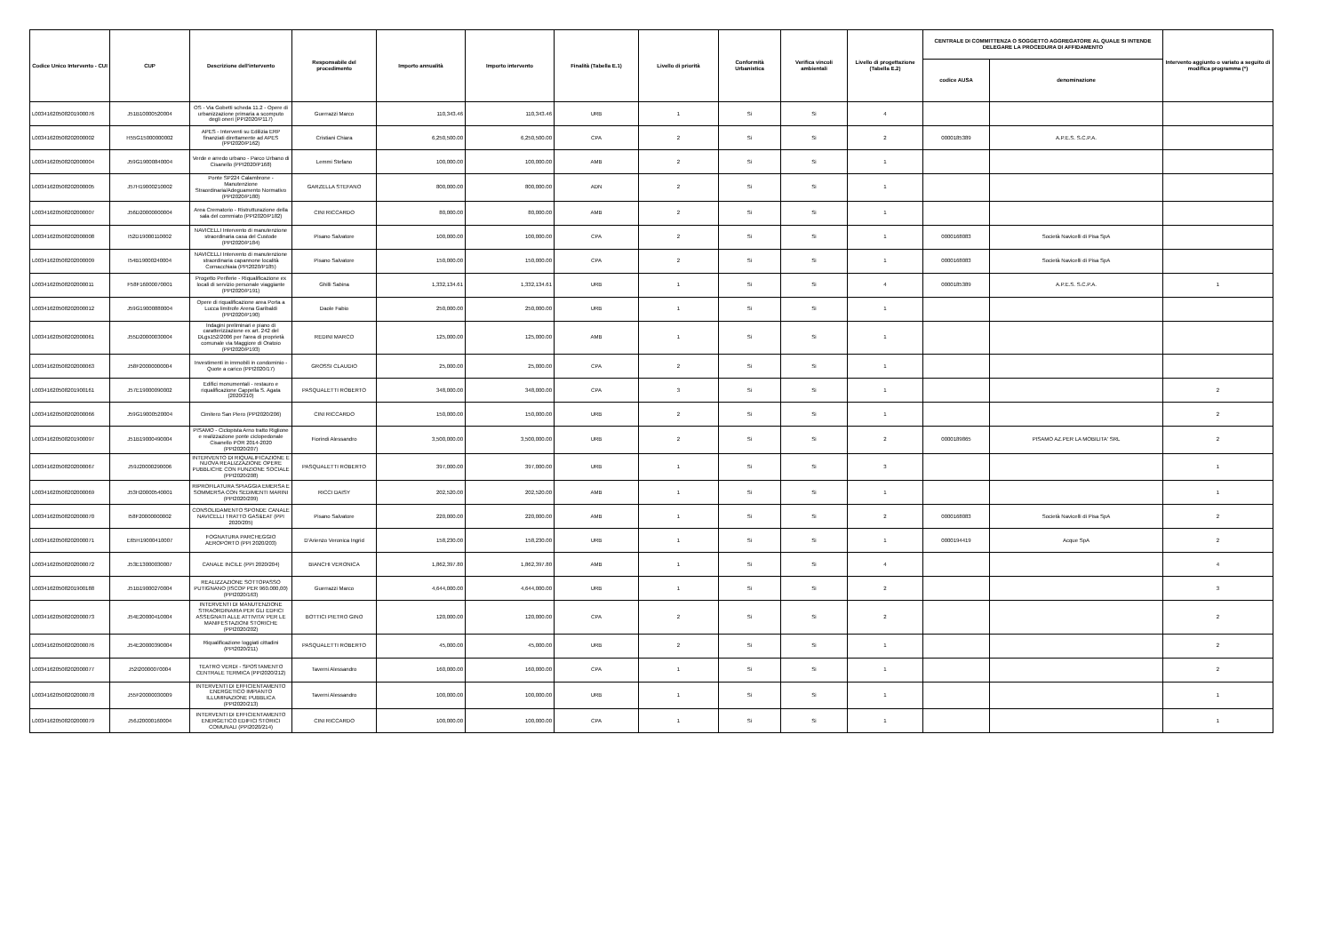| Codice Unico Intervento - CUI | CUP | Descrizione dell'intervento | Responsabile del procedimento | Importo annualità | Importo intervento | Finalità (Tabella E.1) | Livello di priorità | Conformità Urbanistica | Verifica vincoli ambientali | Livello di progettazione (Tabella E.2) | CENTRALE DI COMMITTENZA O SOGGETTO AGGREGATORE AL QUALE SI INTENDE DELEGARE LA PROCEDURA DI AFFIDAMENTO | | Intervento aggiunto o variato a seguito di modifica programma (*) |
| --- | --- | --- | --- | --- | --- | --- | --- | --- | --- | --- | --- | --- | --- |
| | | | | | | | | | | | codice AUSA | denominazione | |
| L00341620508201900076 | J51B10000520004 | OS - Via Gobetti scheda 11.2 - Opere di urbanizzazione primaria a scomputo degli oneri (PPI2020/P117) | Guerrazzi Marco | 110,343.46 | 110,343.46 | URB | 1 | Si | Si | 4 | | | |
| L00341620508202000002 | H55G15000000002 | APES - Interventi su Edilizia ERP finanziati direttamente ad APES (PPI2020/P162) | Cristiani Chiara | 6,250,500.00 | 6,250,500.00 | CPA | 2 | Si | Si | 2 | 0000185389 | A.P.E.S. S.C.P.A. | |
| L00341620508202000004 | J59G19000840004 | Verde e arredo urbano - Parco Urbano di Cisanello (PPI2020/P168) | Lemmi Stefano | 100,000.00 | 100,000.00 | AMB | 2 | Si | Si | 1 | | | |
| L00341620508202000005 | J57H19000210002 | Ponte SP224 Calambrone - Manutenzione Straordinaria/Adeguamento Normativo (PPI2020/P180) | GARZELLA STEFANO | 800,000.00 | 800,000.00 | ADN | 2 | Si | Si | 1 | | | |
| L00341620508202000007 | J56D20000000004 | Area Crematorio - Ristrutturazione della sala del commiato (PPI2020/P182) | CINI RICCARDO | 80,000.00 | 80,000.00 | AMB | 2 | Si | Si | 1 | | | |
| L00341620508202000008 | I52D19000110002 | NAVICELLI Intervento di manutenzione straordinaria casa del Custode (PPI2020/P184) | Pisano Salvatore | 100,000.00 | 100,000.00 | CPA | 2 | Si | Si | 1 | 0000168083 | Società Navicelli di Pisa SpA | |
| L00341620508202000009 | I54B19000240004 | NAVICELLI Intervento di manutenzione straordinaria capannone località Cornacchiaia (PPI2020/P185) | Pisano Salvatore | 150,000.00 | 150,000.00 | CPA | 2 | Si | Si | 1 | 0000168083 | Società Navicelli di Pisa SpA | |
| L00341620508202000011 | F58F16000070001 | Progetto Periferie - Riqualificazione ex locali di servizio personale viaggiante (PPI2020/P191) | Ghilli Sabina | 1,332,134.61 | 1,332,134.61 | URB | 1 | Si | Si | 4 | 0000185389 | A.P.E.S. S.C.P.A. | 1 |
| L00341620508202000012 | J59G19000880004 | Opere di riqualificazione area Porta a Lucca limitrofe Arena Garibaldi (PPI2020/P190) | Daole Fabio | 250,000.00 | 250,000.00 | URB | 1 | Si | Si | 1 | | | |
| L00341620508202000061 | J55D20000030004 | Indagini preliminari e piano di caratterizzazione ex art. 242 del DLgs152/2006 per l'area di proprietà comunale via Maggiore di Oratoio (PPI2020/P193) | REDINI MARCO | 125,000.00 | 125,000.00 | AMB | 1 | Si | Si | 1 | | | |
| L00341620508202000063 | J58F20000000004 | Investimenti in immobili in condominio - Quote a carico (PPI2020/17) | GROSSI CLAUDIO | 25,000.00 | 25,000.00 | CPA | 2 | Si | Si | 1 | | | |
| L00341620508201900161 | J57E19000090002 | Edifici monumentali - restauro e riqualificazione Cappella S. Agata (2020/210) | PASQUALETTI ROBERTO | 348,000.00 | 348,000.00 | CPA | 3 | Si | Si | 1 | | | 2 |
| L00341620508202000066 | J59G19000520004 | Cimitero San Piero (PPI2020/206) | CINI RICCARDO | 150,000.00 | 150,000.00 | URB | 2 | Si | Si | 1 | | | 2 |
| L00341620508201900097 | J51B19000490004 | PISAMO - Ciclopista Arno tratto Riglione e realizzazione ponte ciclopedonale Cisanello POR 2014-2020 (PPI2020/207) | Fiorindi Alessandro | 3,500,000.00 | 3,500,000.00 | URB | 2 | Si | Si | 2 | 0000189865 | PISAMO AZ.PER LA MOBILITA' SRL | 2 |
| L00341620508202000067 | J59J20000290006 | INTERVENTO DI RIQUALIFICAZIONE E NUOVA REALIZZAZIONE OPERE PUBBLICHE CON FUNZIONE SOCIALE (PPI2020/208) | PASQUALETTI ROBERTO | 397,000.00 | 397,000.00 | URB | 1 | Si | Si | 3 | | | 1 |
| L00341620508202000069 | J53H20000540001 | RIPROFILATURA SPIAGGIA EMERSA E SOMMERSA CON SEDIMENTI MARINI (PPI2020/209) | RICCI DAISY | 202,520.00 | 202,520.00 | AMB | 1 | Si | Si | 1 | | | 1 |
| L00341620508202000070 | I58F20000000002 | CONSOLIDAMENTO SPONDE CANALE NAVICELLI TRATTO GAS&EAT (PPI 2020/205) | Pisano Salvatore | 220,000.00 | 220,000.00 | AMB | 1 | Si | Si | 2 | 0000168083 | Società Navicelli di Pisa SpA | 2 |
| L00341620508202000071 | E65H19000410007 | FOGNATURA PARCHEGGIO AEROPORTO (PPI 2020/203) | D'Arienzo Veronica Ingrid | 158,230.00 | 158,230.00 | URB | 1 | Si | Si | 1 | 0000194419 | Acque SpA | 2 |
| L00341620508202000072 | J53E13000030007 | CANALE INCILE (PPI 2020/204) | BIANCHI VERONICA | 1,862,397.80 | 1,862,397.80 | AMB | 1 | Si | Si | 4 | | | 4 |
| L00341620508201900188 | J51B19000270004 | REALIZZAZIONE SOTTOPASSO PUTIGNANO (ISCOP PER 960.000,00) (PPI2020/163) | Guerrazzi Marco | 4,644,000.00 | 4,644,000.00 | URB | 1 | Si | Si | 2 | | | 3 |
| L00341620508202000073 | J54E20000410004 | INTERVENTI DI MANUTENZIONE STRAORDINARIA PER GLI EDFICI ASSEGNATI ALLE ATTIVITA' PER LE MANIFESTAZIONI STORICHE (PPI2020/202) | BOTTICI PIETRO GINO | 120,000.00 | 120,000.00 | CPA | 2 | Si | Si | 2 | | | 2 |
| L00341620508202000076 | J54E20000390004 | Riqualificazione loggiati cittadini (PPI2020/211) | PASQUALETTI ROBERTO | 45,000.00 | 45,000.00 | URB | 2 | Si | Si | 1 | | | 2 |
| L00341620508202000077 | J52I20000070004 | TEATRO VERDI - SPOSTAMENTO CENTRALE TERMICA (PPI2020/212) | Taverni Alessandro | 160,000.00 | 160,000.00 | CPA | 1 | Si | Si | 1 | | | 2 |
| L00341620508202000078 | J55F20000030009 | INTERVENTI DI EFFICIENTAMENTO ENERGETICO IMPIANTO ILLUMINAZIONE PUBBLICA (PPI2020/213) | Taverni Alessandro | 100,000.00 | 100,000.00 | URB | 1 | Si | Si | 1 | | | 1 |
| L00341620508202000079 | J56J20000160004 | INTERVENTI DI EFFICIENTAMENTO ENERGETICO EDIFICI STORICI COMUNALI (PPI2020/214) | CINI RICCARDO | 100,000.00 | 100,000.00 | CPA | 1 | Si | Si | 1 | | | 1 |